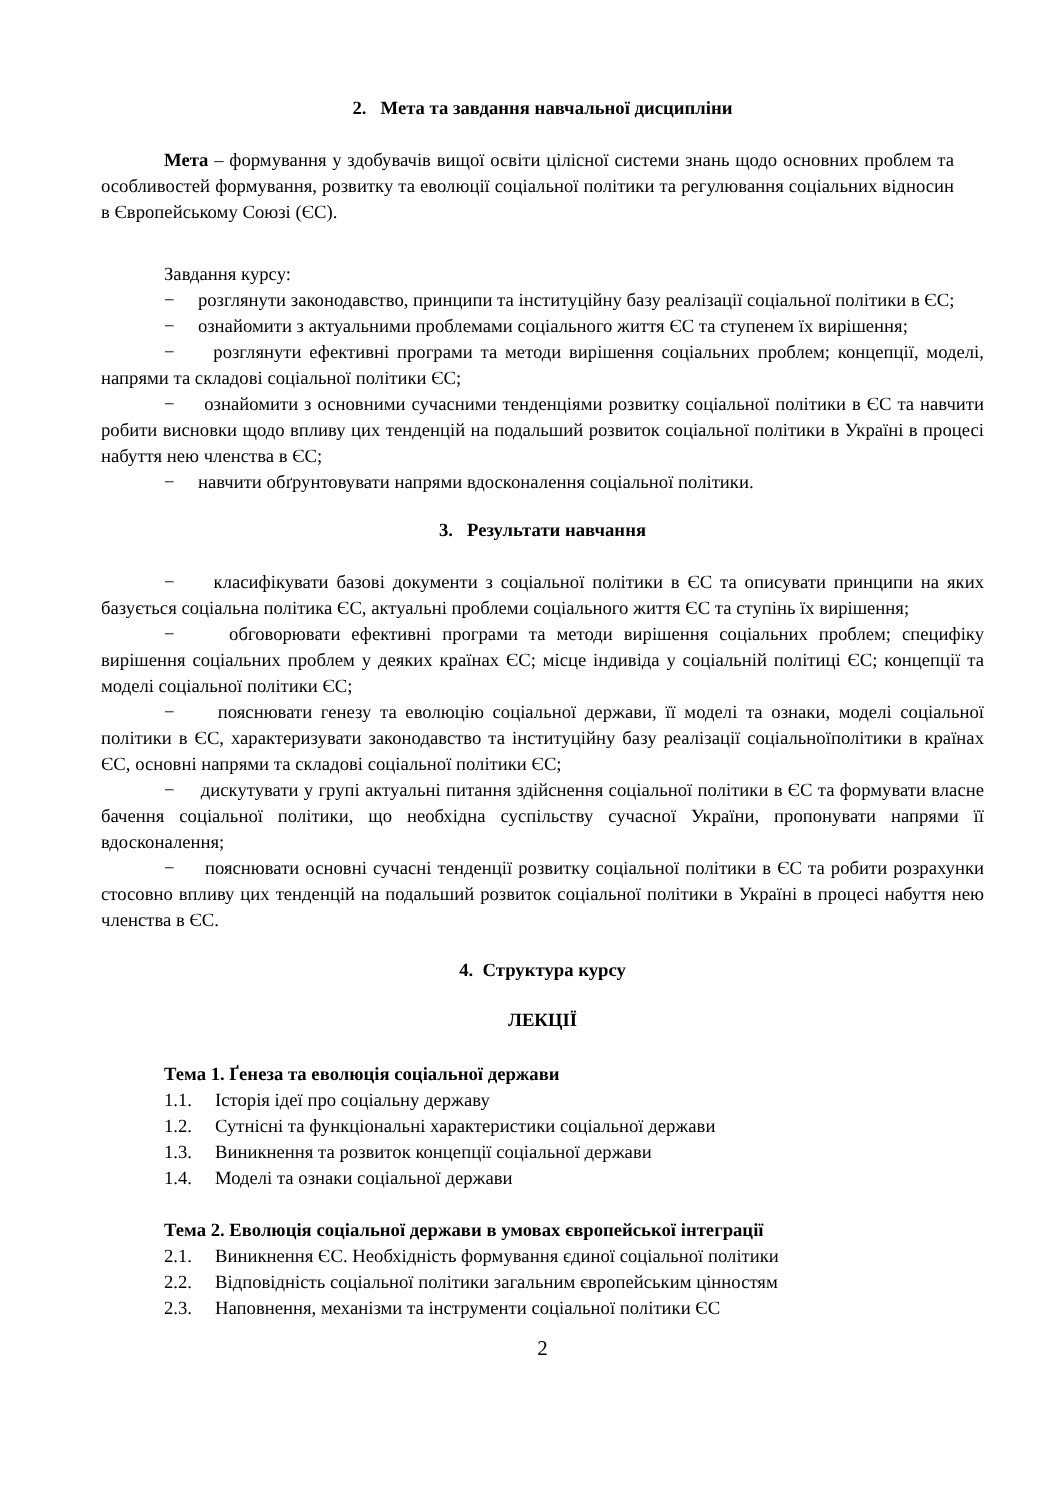2. Мета та завдання навчальної дисципліни
Мета – формування у здобувачів вищої освіти цілісної системи знань щодо основних проблем та особливостей формування, розвитку та еволюції соціальної політики та регулювання соціальних відносин в Європейському Союзі (ЄС).
Завдання курсу:
− розглянути законодавство, принципи та інституційну базу реалізації соціальної політики в ЄС;
− ознайомити з актуальними проблемами соціального життя ЄС та ступенем їх вирішення;
− розглянути ефективні програми та методи вирішення соціальних проблем; концепції, моделі, напрями та складові соціальної політики ЄС;
− ознайомити з основними сучасними тенденціями розвитку соціальної політики в ЄС та навчити робити висновки щодо впливу цих тенденцій на подальший розвиток соціальної політики в Україні в процесі набуття нею членства в ЄС;
− навчити обґрунтовувати напрями вдосконалення соціальної політики.
3. Результати навчання
− класифікувати базові документи з соціальної політики в ЄС та описувати принципи на яких базується соціальна політика ЄС, актуальні проблеми соціального життя ЄС та ступінь їх вирішення;
− обговорювати ефективні програми та методи вирішення соціальних проблем; специфіку вирішення соціальних проблем у деяких країнах ЄС; місце індивіда у соціальній політиці ЄС; концепції та моделі соціальної політики ЄС;
− пояснювати генезу та еволюцію соціальної держави, її моделі та ознаки, моделі соціальної політики в ЄС, характеризувати законодавство та інституційну базу реалізації соціальноїполітики в країнах ЄС, основні напрями та складові соціальної політики ЄС;
− дискутувати у групі актуальні питання здійснення соціальної політики в ЄС та формувати власне бачення соціальної політики, що необхідна суспільству сучасної України, пропонувати напрями її вдосконалення;
− пояснювати основні сучасні тенденції розвитку соціальної політики в ЄС та робити розрахунки стосовно впливу цих тенденцій на подальший розвиток соціальної політики в Україні в процесі набуття нею членства в ЄС.
4. Структура курсу
ЛЕКЦІЇ
Тема 1. Ґенеза та еволюція соціальної держави
1.1. Історія ідеї про соціальну державу
1.2. Сутнісні та функціональні характеристики соціальної держави
1.3. Виникнення та розвиток концепції соціальної держави
1.4. Моделі та ознаки соціальної держави
Тема 2. Еволюція соціальної держави в умовах європейської інтеграції
2.1. Виникнення ЄС. Необхідність формування єдиної соціальної політики
2.2. Відповідність соціальної політики загальним європейським цінностям
2.3. Наповнення, механізми та інструменти соціальної політики ЄС
2